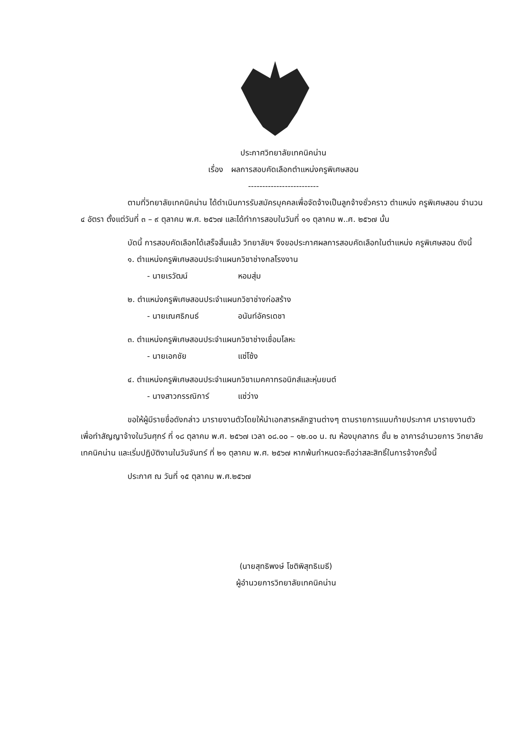ประกาศวิทยาลัยเทคนิคน่าน
เรื่อง ผลการสอบคัดเลือกตำแหน่งครูพิเศษสอน
-------------------------
ตามที่วิทยาลัยเทคนิคน่าน ได้ดำเนินการรับสมัครบุคคลเพื่อจัดจ้างเป็นลูกจ้างชั่วคราว ตำแหน่ง ครูพิเศษสอน จำนวน ๔ อัตรา ตั้งแต่วันที่ ๓ – ๙ ตุลาคม พ.ศ. ๒๕๖๗ และได้ทำการสอบในวันที่ ๑๑ ตุลาคม พ..ศ. ๒๕๖๗ นั้น
บัดนี้ การสอบคัดเลือกได้เสร็จสิ้นแล้ว วิทยาลัยฯ จึงขอประกาศผลการสอบคัดเลือกในตำแหน่ง ครูพิเศษสอน ดังนี้
๑. ตำแหน่งครูพิเศษสอนประจำแผนกวิชาช่างกลโรงงาน
- นายเรวัฒน์ หอมสุ่ม
๒. ตำแหน่งครูพิเศษสอนประจำแผนกวิชาช่างก่อสร้าง
- นายเณศธิภนธ์ อนันท์อัครเดชา
๓. ตำแหน่งครูพิเศษสอนประจำแผนกวิชาช่างเชื่อมโลหะ
- นายเอกชัย แซ่โซ้ง
๔. ตำแหน่งครูพิเศษสอนประจำแผนกวิชาเมคคาทรอนิกส์และหุ่นยนต์
- นางสาวกรรณิการ์ แซ่ว่าง
ขอให้ผู้มีรายชื่อดังกล่าว มารายงานตัวโดยให้นำเอกสารหลักฐานต่างๆ ตามรายการแนบท้ายประกาศ มารายงานตัวเพื่อทำสัญญาจ้างในวันศุกร์ ที่ ๑๘ ตุลาคม พ.ศ. ๒๕๖๗ เวลา ๐๘.๐๐ – ๑๒.๐๐ น. ณ ห้องบุคลากร ชั้น ๒ อาคารอำนวยการ วิทยาลัยเทคนิคน่าน และเริ่มปฏิบัติงานในวันจันทร์ ที่ ๒๑ ตุลาคม พ.ศ. ๒๕๖๗ หากพ้นกำหนดจะถือว่าสละสิทธิ์ในการจ้างครั้งนี้
ประกาศ ณ วันที่ ๑๕ ตุลาคม พ.ศ.๒๕๖๗
(นายสุทธิพงษ์ โชติพิสุทธิเมธี)
ผู้อำนวยการวิทยาลัยเทคนิคน่าน